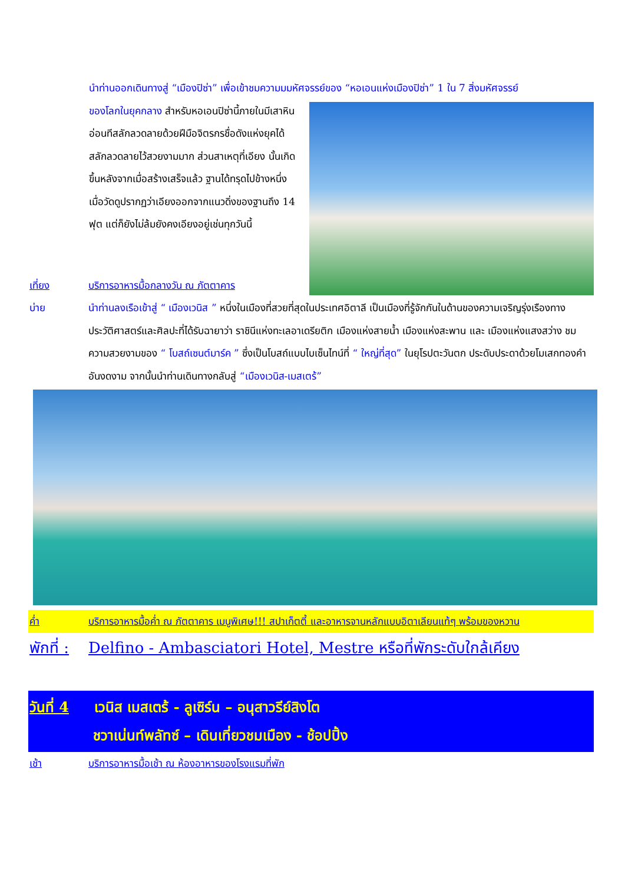นำท่านออกเดินทางสู่ “เมืองปิซ่า” เพื่อเข้าชมความมมหัศจรรย์ของ “หอเอนแห่งเมืองปิซ่า” 1 ใน 7 สิ่งมหัศจรรย์
ของโลกในยุคกลาง สำหรับหอเอนปิซ่านี้ภายในมีเสาหินอ่อนทีสลักลวดลายด้วยฝีมือจิตรกรชื่อดังแห่งยุคได้สลักลวดลายไว้สวยงามมาก ส่วนสาเหตุที่เอียง นั้นเกิดขึ้นหลังจากเมื่อสร้างเสร็จแล้ว ฐานได้ทรุดไปข้างหนึ่ง เมื่อวัดดูปรากฏว่าเอียงออกจากแนวดิ่งของฐานถึง 14 ฟุต แต่ก็ยังไม่ล้มยังคงเอียงอยู่เช่นทุกวันนี้
เที่ยง บริการอาหารมื้อกลางวัน ณ ภัตตาคาร
บ่าย นำท่านลงเรือเข้าสู่ “ เมืองเวนิส ” หนึ่งในเมืองที่สวยที่สุดในประเทศอิตาลี เป็นเมืองที่รู้จักกันในด้านของความเจริญรุ่งเรืองทางประวัติศาสตร์และศิลปะที่ได้รับฉายาว่า ราชินีแห่งทะเลอาเดรียติก เมืองแห่งสายน้ำ เมืองแห่งสะพาน และ เมืองแห่งแสงสว่าง ชมความสวยงามของ “ โบสถ์เซนต์มาร์ค ” ซึ่งเป็นโบสถ์แบบไบเซ็นไทน์ที่ “ ใหญ่ที่สุด” ในยุโรปตะวันตก ประดับประดาด้วยโมเสกทองคำอันงดงาม จากนั้นนำท่านเดินทางกลับสู่ “เมืองเวนิส-เมสเตร้”
ค่ำ บริการอาหารมื้อค่ำ ณ ภัตตาคาร เมนูพิเศษ!!! สปาเก็ตตี้ และอาหารจานหลักแบบอิตาเลียนแท้ๆ พร้อมของหวาน
พักที่ : Delfino - Ambasciatori Hotel, Mestre หรือที่พักระดับใกล้เคียง
วันที่ 4 เวนิส เมสเตร้ - ลูเซิร์น – อนุสาวรีย์สิงโต
ชวาเน่นท์พลัทซ์ – เดินเที่ยวชมเมือง - ช้อปปิ้ง
เช้า บริการอาหารมื้อเช้า ณ ห้องอาหารของโรงแรมที่พัก